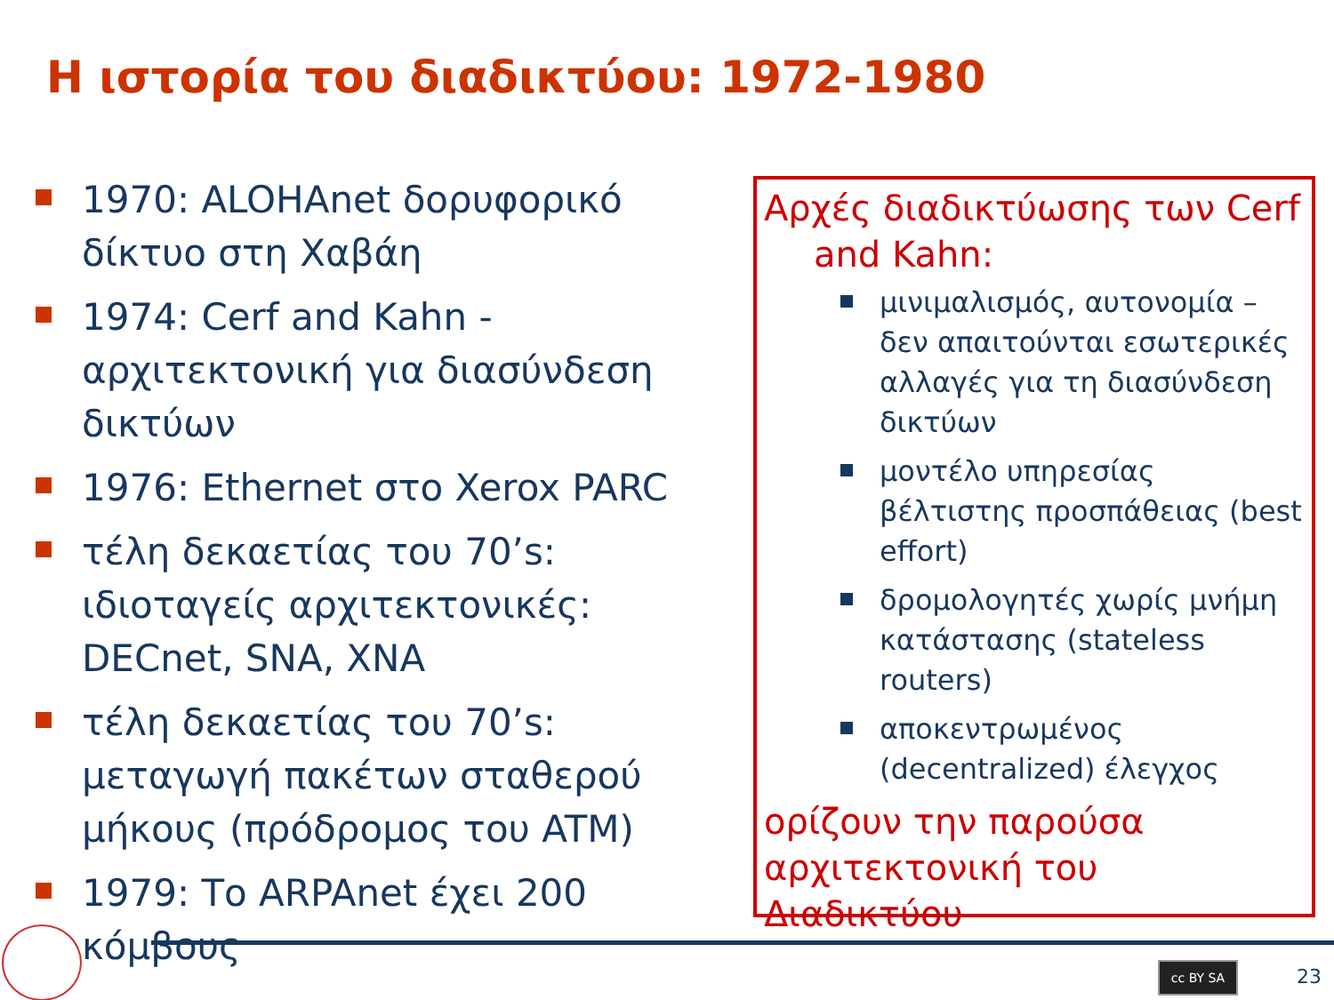Η ιστορία του διαδικτύου: 1972-1980
1970: ALOHAnet δορυφορικό δίκτυο στη Χαβάη
1974: Cerf and Kahn - αρχιτεκτονική για διασύνδεση δικτύων
1976: Ethernet στο Xerox PARC
τέλη δεκαετίας του 70’s: ιδιοταγείς αρχιτεκτονικές: DECnet, SNA, XNA
τέλη δεκαετίας του 70’s: μεταγωγή πακέτων σταθερού μήκους (πρόδρομος του ATM)
1979: Το ARPAnet έχει 200 κόμβους
Αρχές διαδικτύωσης των Cerf
and Kahn:
μινιμαλισμός, αυτονομία – δεν απαιτούνται εσωτερικές αλλαγές για τη διασύνδεση δικτύων
μοντέλο υπηρεσίας βέλτιστης προσπάθειας (best effort)
δρομολογητές χωρίς μνήμη κατάστασης (stateless routers)
αποκεντρωμένος (decentralized) έλεγχος
ορίζουν την παρούσα αρχιτεκτονική του Διαδικτύου
cc BY SA 23